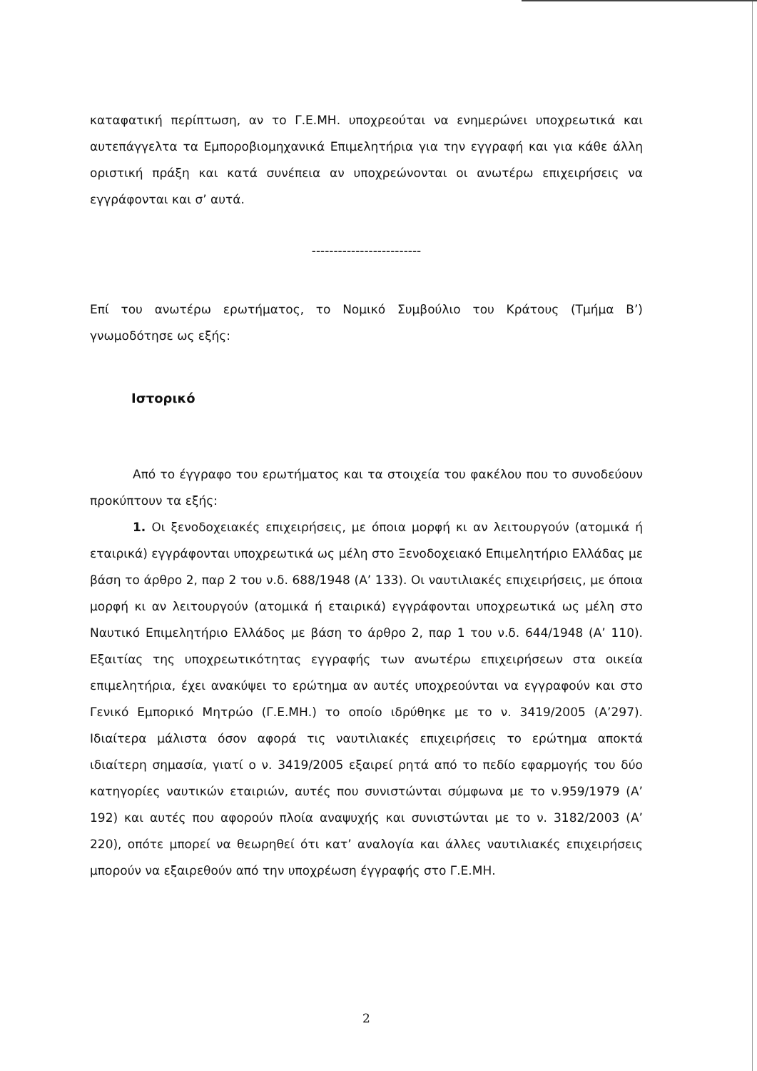καταφατική περίπτωση, αν το Γ.Ε.ΜΗ. υποχρεούται να ενημερώνει υποχρεωτικά και αυτεπάγγελτα τα Εμποροβιομηχανικά Επιμελητήρια για την εγγραφή και για κάθε άλλη οριστική πράξη και κατά συνέπεια αν υποχρεώνονται οι ανωτέρω επιχειρήσεις να εγγράφονται και σ’ αυτά.
-------------------------
Επί του ανωτέρω ερωτήματος, το Νομικό Συμβούλιο του Κράτους (Τμήμα Β’) γνωμοδότησε ως εξής:
Ιστορικό
Από το έγγραφο του ερωτήματος και τα στοιχεία του φακέλου που το συνοδεύουν προκύπτουν τα εξής:
1. Οι ξενοδοχειακές επιχειρήσεις, με όποια μορφή κι αν λειτουργούν (ατομικά ή εταιρικά) εγγράφονται υποχρεωτικά ως μέλη στο Ξενοδοχειακό Επιμελητήριο Ελλάδας με βάση το άρθρο 2, παρ 2 του ν.δ. 688/1948 (Α’ 133). Οι ναυτιλιακές επιχειρήσεις, με όποια μορφή κι αν λειτουργούν (ατομικά ή εταιρικά) εγγράφονται υποχρεωτικά ως μέλη στο Ναυτικό Επιμελητήριο Ελλάδος με βάση το άρθρο 2, παρ 1 του ν.δ. 644/1948 (Α’ 110). Εξαιτίας της υποχρεωτικότητας εγγραφής των ανωτέρω επιχειρήσεων στα οικεία επιμελητήρια, έχει ανακύψει το ερώτημα αν αυτές υποχρεούνται να εγγραφούν και στο Γενικό Εμπορικό Μητρώο (Γ.Ε.ΜΗ.) το οποίο ιδρύθηκε με το ν. 3419/2005 (Α’297). Ιδιαίτερα μάλιστα όσον αφορά τις ναυτιλιακές επιχειρήσεις το ερώτημα αποκτά ιδιαίτερη σημασία, γιατί ο ν. 3419/2005 εξαιρεί ρητά από το πεδίο εφαρμογής του δύο κατηγορίες ναυτικών εταιριών, αυτές που συνιστώνται σύμφωνα με το ν.959/1979 (Α’ 192) και αυτές που αφορούν πλοία αναψυχής και συνιστώνται με το ν. 3182/2003 (Α’ 220), οπότε μπορεί να θεωρηθεί ότι κατ’ αναλογία και άλλες ναυτιλιακές επιχειρήσεις μπορούν να εξαιρεθούν από την υποχρέωση έγγραφής στο Γ.Ε.ΜΗ.
2